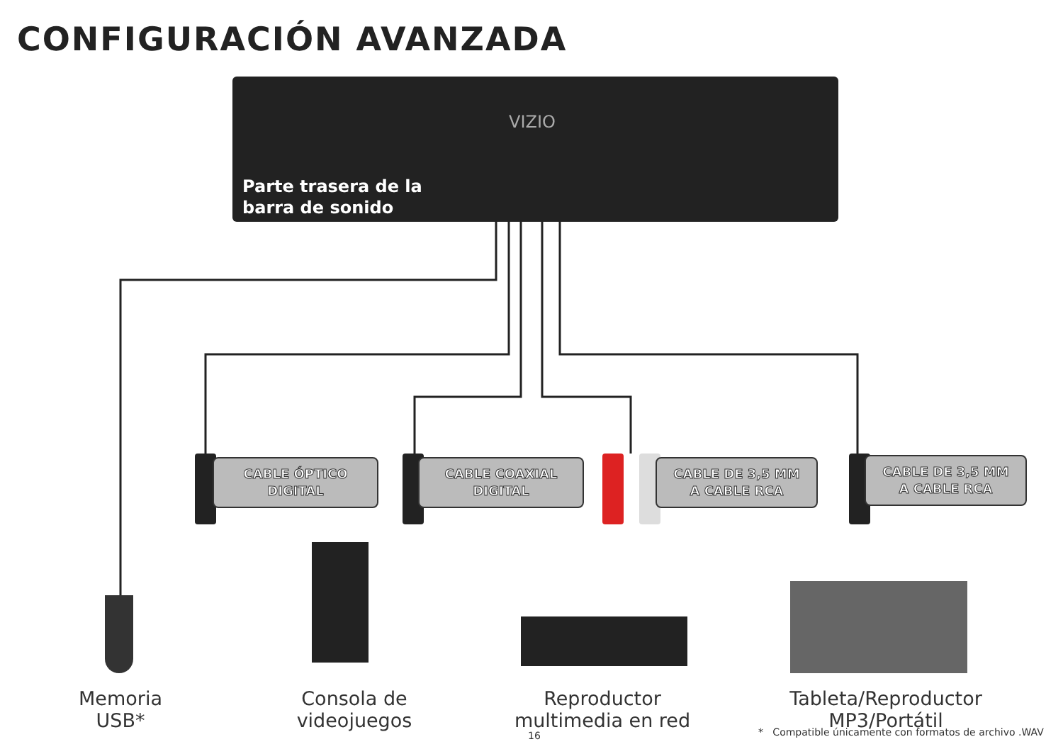CONFIGURACIÓN AVANZADA
VIZIO
Parte trasera de la
barra de sonido
CABLE ÓPTICO
DIGITAL
CABLE COAXIAL
DIGITAL
CABLE DE 3,5 MM
A CABLE RCA
CABLE DE 3,5 MM
A CABLE RCA
Memoria
USB*
Consola de videojuegos
Reproductor
multimedia en red
Tableta/Reproductor MP3/Portátil
16
* Compatible únicamente con formatos de archivo .WAV